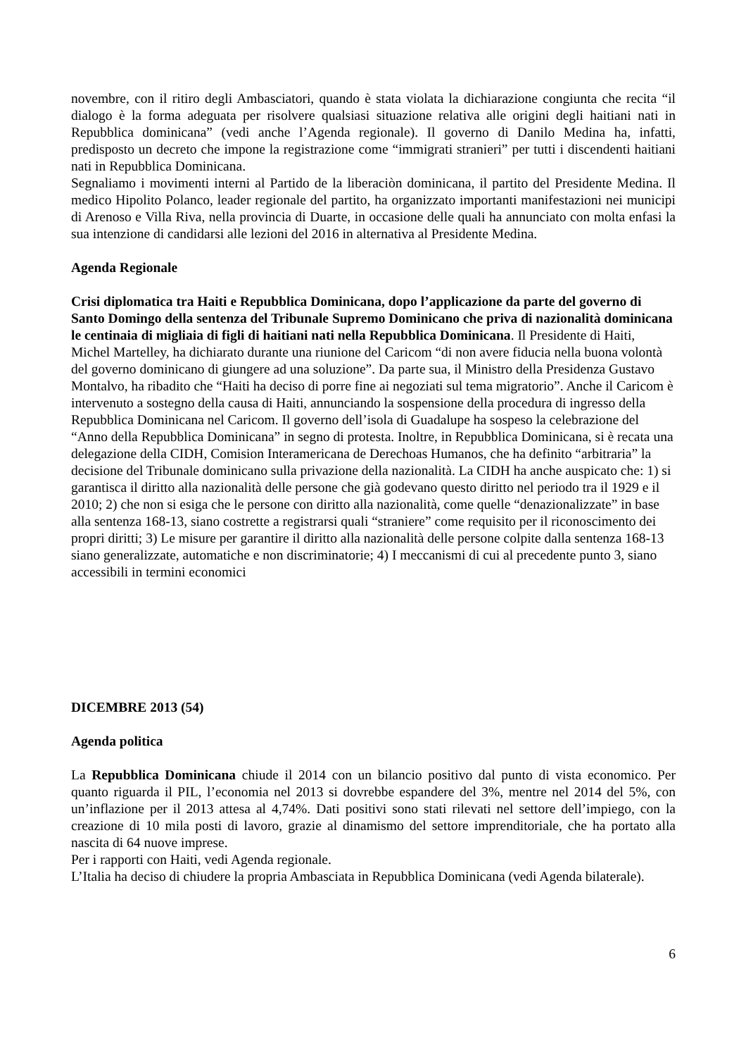novembre, con il ritiro degli Ambasciatori, quando è stata violata la dichiarazione congiunta che recita “il dialogo è la forma adeguata per risolvere qualsiasi situazione relativa alle origini degli haitiani nati in Repubblica dominicana” (vedi anche l’Agenda regionale). Il governo di Danilo Medina ha, infatti, predisposto un decreto che impone la registrazione come “immigrati stranieri” per tutti i discendenti haitiani nati in Repubblica Dominicana.
Segnaliamo i movimenti interni al Partido de la liberaciòn dominicana, il partito del Presidente Medina. Il medico Hipolito Polanco, leader regionale del partito, ha organizzato importanti manifestazioni nei municipi di Arenoso e Villa Riva, nella provincia di Duarte, in occasione delle quali ha annunciato con molta enfasi la sua intenzione di candidarsi alle lezioni del 2016 in alternativa al Presidente Medina.
Agenda Regionale
Crisi diplomatica tra Haiti e Repubblica Dominicana, dopo l’applicazione da parte del governo di Santo Domingo della sentenza del Tribunale Supremo Dominicano che priva di nazionalità dominicana le centinaia di migliaia di figli di haitiani nati nella Repubblica Dominicana. Il Presidente di Haiti, Michel Martelley, ha dichiarato durante una riunione del Caricom “di non avere fiducia nella buona volontà del governo dominicano di giungere ad una soluzione”. Da parte sua, il Ministro della Presidenza Gustavo Montalvo, ha ribadito che “Haiti ha deciso di porre fine ai negoziati sul tema migratorio”. Anche il Caricom è intervenuto a sostegno della causa di Haiti, annunciando la sospensione della procedura di ingresso della Repubblica Dominicana nel Caricom. Il governo dell’isola di Guadalupe ha sospeso la celebrazione del “Anno della Repubblica Dominicana” in segno di protesta. Inoltre, in Repubblica Dominicana, si è recata una delegazione della CIDH, Comision Interamericana de Derechoas Humanos, che ha definito “arbitraria” la decisione del Tribunale dominicano sulla privazione della nazionalità. La CIDH ha anche auspicato che: 1) si garantisca il diritto alla nazionalità delle persone che già godevano questo diritto nel periodo tra il 1929 e il 2010; 2) che non si esiga che le persone con diritto alla nazionalità, come quelle “denazionalizzate” in base alla sentenza 168-13, siano costrette a registrarsi quali “straniere” come requisito per il riconoscimento dei propri diritti; 3) Le misure per garantire il diritto alla nazionalità delle persone colpite dalla sentenza 168-13 siano generalizzate, automatiche e non discriminatorie; 4) I meccanismi di cui al precedente punto 3, siano accessibili in termini economici
DICEMBRE 2013 (54)
Agenda politica
La Repubblica Dominicana chiude il 2014 con un bilancio positivo dal punto di vista economico. Per quanto riguarda il PIL, l’economia nel 2013 si dovrebbe espandere del 3%, mentre nel 2014 del 5%, con un’inflazione per il 2013 attesa al 4,74%. Dati positivi sono stati rilevati nel settore dell’impiego, con la creazione di 10 mila posti di lavoro, grazie al dinamismo del settore imprenditoriale, che ha portato alla nascita di 64 nuove imprese.
Per i rapporti con Haiti, vedi Agenda regionale.
L’Italia ha deciso di chiudere la propria Ambasciata in Repubblica Dominicana (vedi Agenda bilaterale).
6